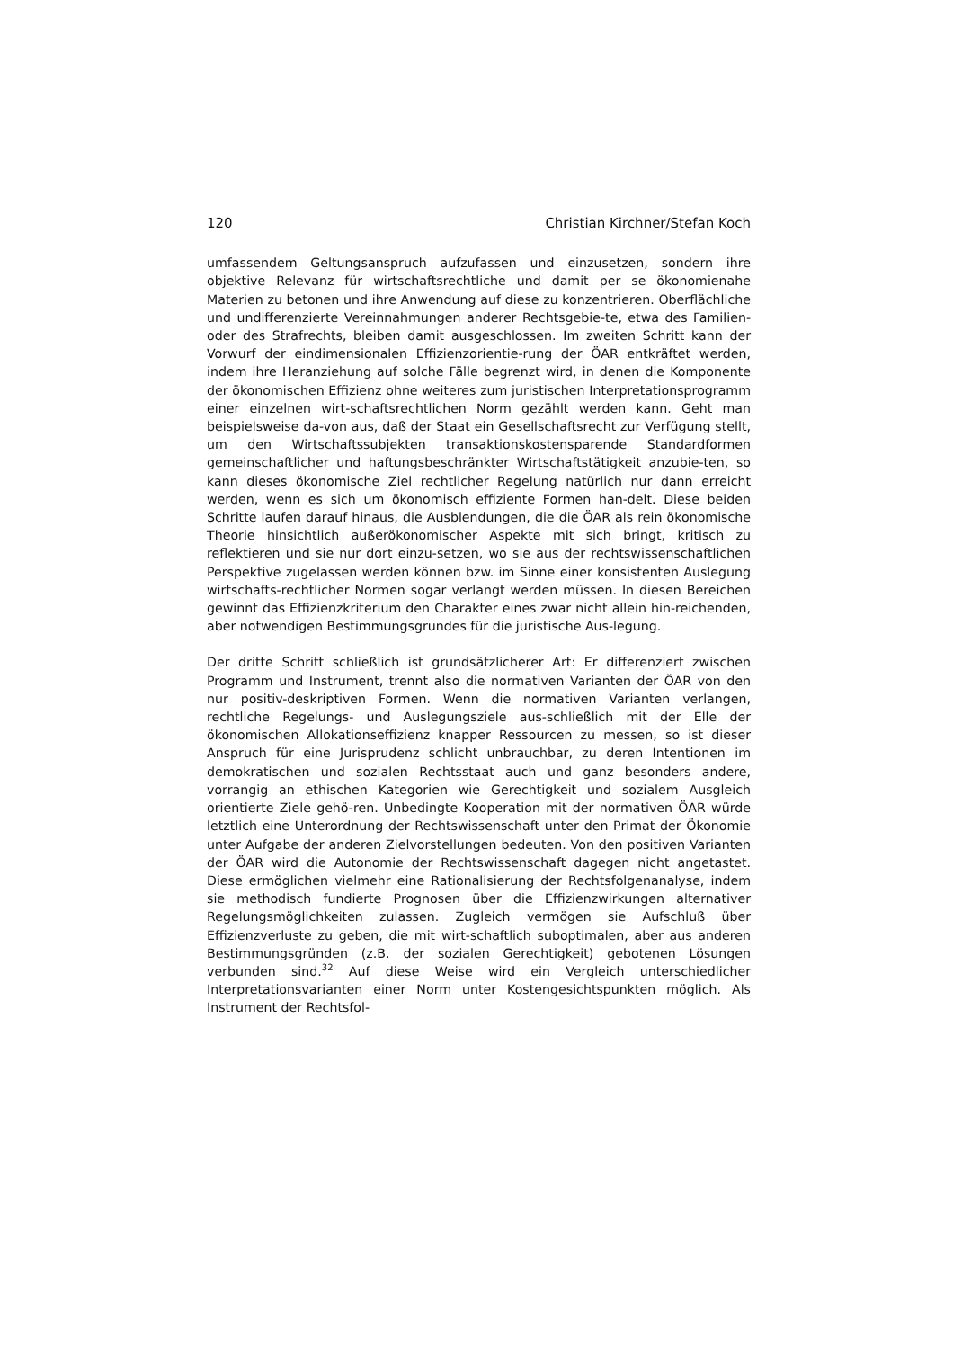120 Christian Kirchner/Stefan Koch
umfassendem Geltungsanspruch aufzufassen und einzusetzen, sondern ihre objektive Relevanz für wirtschaftsrechtliche und damit per se ökonomienahe Materien zu betonen und ihre Anwendung auf diese zu konzentrieren. Oberflächliche und undifferenzierte Vereinnahmungen anderer Rechtsgebie-te, etwa des Familien- oder des Strafrechts, bleiben damit ausgeschlossen. Im zweiten Schritt kann der Vorwurf der eindimensionalen Effizienzorientie-rung der ÖAR entkräftet werden, indem ihre Heranziehung auf solche Fälle begrenzt wird, in denen die Komponente der ökonomischen Effizienz ohne weiteres zum juristischen Interpretationsprogramm einer einzelnen wirt-schaftsrechtlichen Norm gezählt werden kann. Geht man beispielsweise da-von aus, daß der Staat ein Gesellschaftsrecht zur Verfügung stellt, um den Wirtschaftssubjekten transaktionskostensparende Standardformen gemeinschaftlicher und haftungsbeschränkter Wirtschaftstätigkeit anzubie-ten, so kann dieses ökonomische Ziel rechtlicher Regelung natürlich nur dann erreicht werden, wenn es sich um ökonomisch effiziente Formen han-delt. Diese beiden Schritte laufen darauf hinaus, die Ausblendungen, die die ÖAR als rein ökonomische Theorie hinsichtlich außerökonomischer Aspekte mit sich bringt, kritisch zu reflektieren und sie nur dort einzu-setzen, wo sie aus der rechtswissenschaftlichen Perspektive zugelassen werden können bzw. im Sinne einer konsistenten Auslegung wirtschafts-rechtlicher Normen sogar verlangt werden müssen. In diesen Bereichen gewinnt das Effizienzkriterium den Charakter eines zwar nicht allein hin-reichenden, aber notwendigen Bestimmungsgrundes für die juristische Aus-legung.
Der dritte Schritt schließlich ist grundsätzlicherer Art: Er differenziert zwischen Programm und Instrument, trennt also die normativen Varianten der ÖAR von den nur positiv-deskriptiven Formen. Wenn die normativen Varianten verlangen, rechtliche Regelungs- und Auslegungsziele aus-schließlich mit der Elle der ökonomischen Allokationseffizienz knapper Ressourcen zu messen, so ist dieser Anspruch für eine Jurisprudenz schlicht unbrauchbar, zu deren Intentionen im demokratischen und sozialen Rechtsstaat auch und ganz besonders andere, vorrangig an ethischen Kategorien wie Gerechtigkeit und sozialem Ausgleich orientierte Ziele gehö-ren. Unbedingte Kooperation mit der normativen ÖAR würde letztlich eine Unterordnung der Rechtswissenschaft unter den Primat der Ökonomie unter Aufgabe der anderen Zielvorstellungen bedeuten. Von den positiven Varianten der ÖAR wird die Autonomie der Rechtswissenschaft dagegen nicht angetastet. Diese ermöglichen vielmehr eine Rationalisierung der Rechtsfolgenanalyse, indem sie methodisch fundierte Prognosen über die Effizienzwirkungen alternativer Regelungsmöglichkeiten zulassen. Zugleich vermögen sie Aufschluß über Effizienzverluste zu geben, die mit wirt-schaftlich suboptimalen, aber aus anderen Bestimmungsgründen (z.B. der sozialen Gerechtigkeit) gebotenen Lösungen verbunden sind.<sup>32</sup> Auf diese Weise wird ein Vergleich unterschiedlicher Interpretationsvarianten einer Norm unter Kostengesichtspunkten möglich. Als Instrument der Rechtsfol-